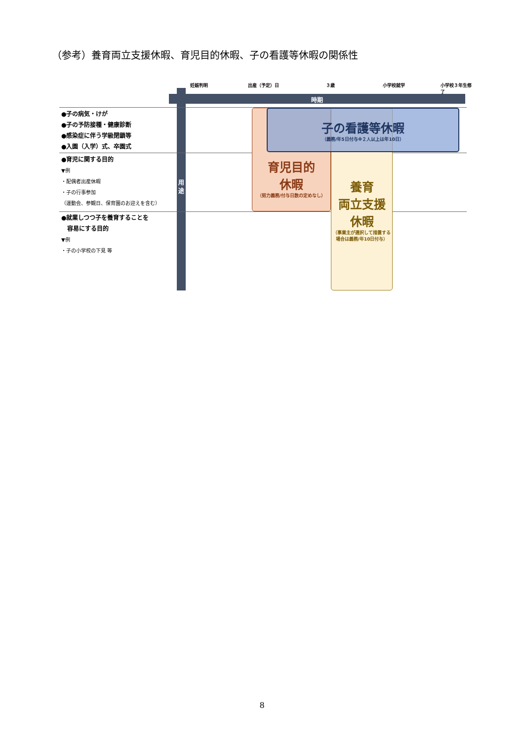（参考）養育両立支援休暇、育児目的休暇、子の看護等休暇の関係性
妊娠判明 出産（予定）日 ３歳 小学校就学 小学校３年生修了
時期
用 途
●子の病気・けが
●子の予防接種・健康診断
●感染症に伴う学級閉鎖等
●入園（入学）式、卒園式
●育児に関する目的
▼例
・配偶者出産休暇
・子の行事参加
（運動会、参観日、保育園のお迎えを含む）
●就業しつつ子を養育することを
　容易にする目的
▼例
・子の小学校の下見 等
育児目的
休暇
（努力義務/付与日数の定めなし）
養育
両立支援
休暇
（事業主が選択して措置する場合は義務/年10日付与）
子の看護等休暇
（義務/年5日付与※２人以上は年10日）
8